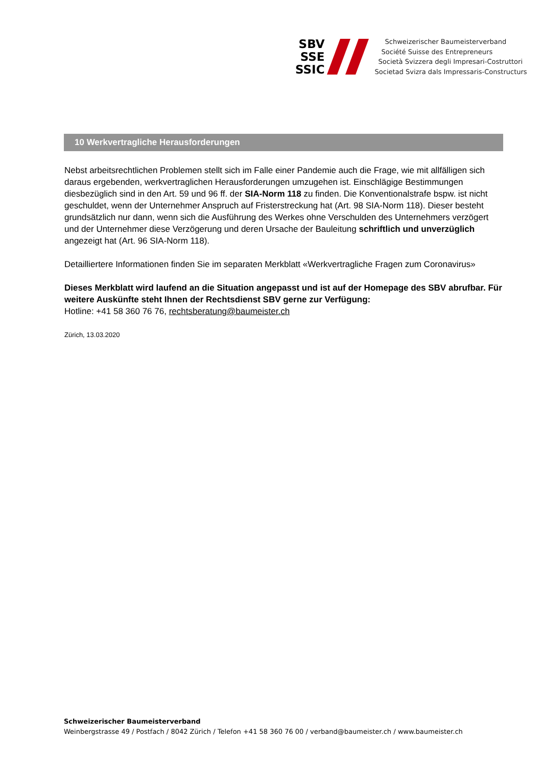SBV
SSE
SSIC
Schweizerischer Baumeisterverband
Société Suisse des Entrepreneurs
Società Svizzera degli Impresari-Costruttori
Societad Svizra dals Impressaris-Constructurs
10 Werkvertragliche Herausforderungen
Nebst arbeitsrechtlichen Problemen stellt sich im Falle einer Pandemie auch die Frage, wie mit allfälligen sich daraus ergebenden, werkvertraglichen Herausforderungen umzugehen ist. Einschlägige Bestimmungen diesbezüglich sind in den Art. 59 und 96 ff. der SIA-Norm 118 zu finden. Die Konventionalstrafe bspw. ist nicht geschuldet, wenn der Unternehmer Anspruch auf Fristerstreckung hat (Art. 98 SIA-Norm 118). Dieser besteht grundsätzlich nur dann, wenn sich die Ausführung des Werkes ohne Verschulden des Unternehmers verzögert und der Unternehmer diese Verzögerung und deren Ursache der Bauleitung schriftlich und unverzüglich angezeigt hat (Art. 96 SIA-Norm 118).
Detailliertere Informationen finden Sie im separaten Merkblatt «Werkvertragliche Fragen zum Coronavirus»
Dieses Merkblatt wird laufend an die Situation angepasst und ist auf der Homepage des SBV abrufbar. Für weitere Auskünfte steht Ihnen der Rechtsdienst SBV gerne zur Verfügung:
Hotline: +41 58 360 76 76, rechtsberatung@baumeister.ch
Zürich, 13.03.2020
Schweizerischer Baumeisterverband
Weinbergstrasse 49 / Postfach / 8042 Zürich / Telefon +41 58 360 76 00 / verband@baumeister.ch / www.baumeister.ch